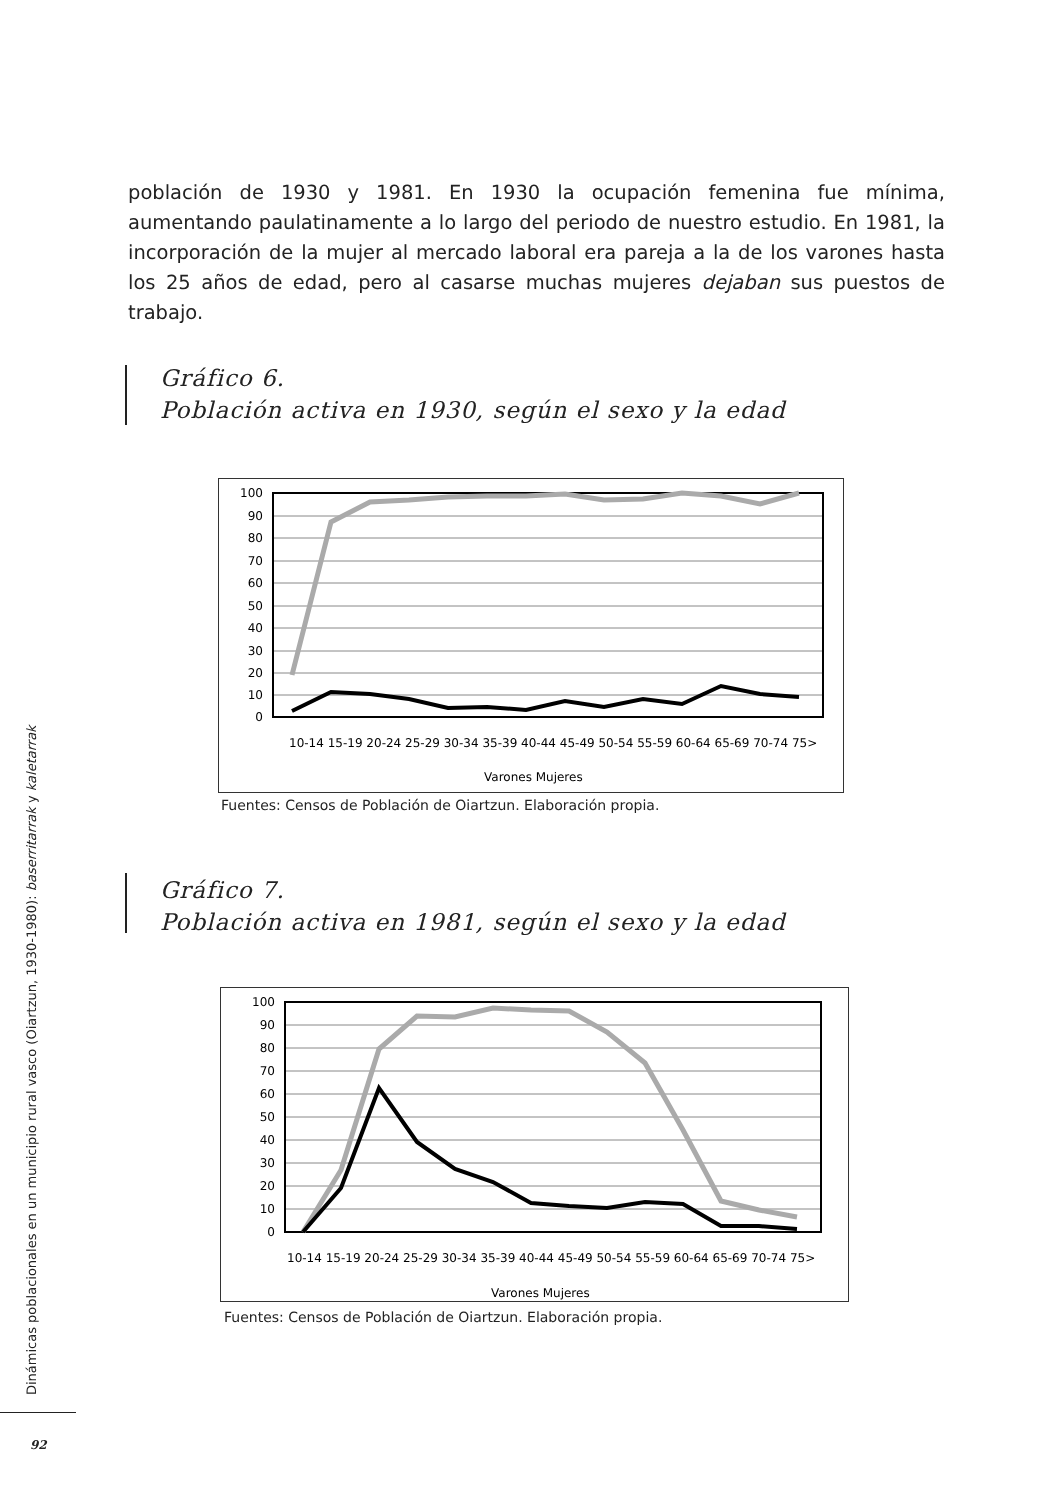población de 1930 y 1981. En 1930 la ocupación femenina fue mínima, aumentando paulatinamente a lo largo del periodo de nuestro estudio. En 1981, la incorporación de la mujer al mercado laboral era pareja a la de los varones hasta los 25 años de edad, pero al casarse muchas mujeres dejaban sus puestos de trabajo.
Gráfico 6.
Población activa en 1930, según el sexo y la edad
100
90
80
70
60
50
40
30
20
10
0
10-14 15-19 20-24 25-29 30-34 35-39 40-44 45-49 50-54 55-59 60-64 65-69 70-74 75>
Varones Mujeres
Fuentes: Censos de Población de Oiartzun. Elaboración propia.
Gráfico 7.
Población activa en 1981, según el sexo y la edad
100
90
80
70
60
50
40
30
20
10
0
10-14 15-19 20-24 25-29 30-34 35-39 40-44 45-49 50-54 55-59 60-64 65-69 70-74 75>
Varones Mujeres
Fuentes: Censos de Población de Oiartzun. Elaboración propia.
Dinámicas poblacionales en un municipio rural vasco (Oiartzun, 1930-1980): baserritarrak y kaletarrak
92